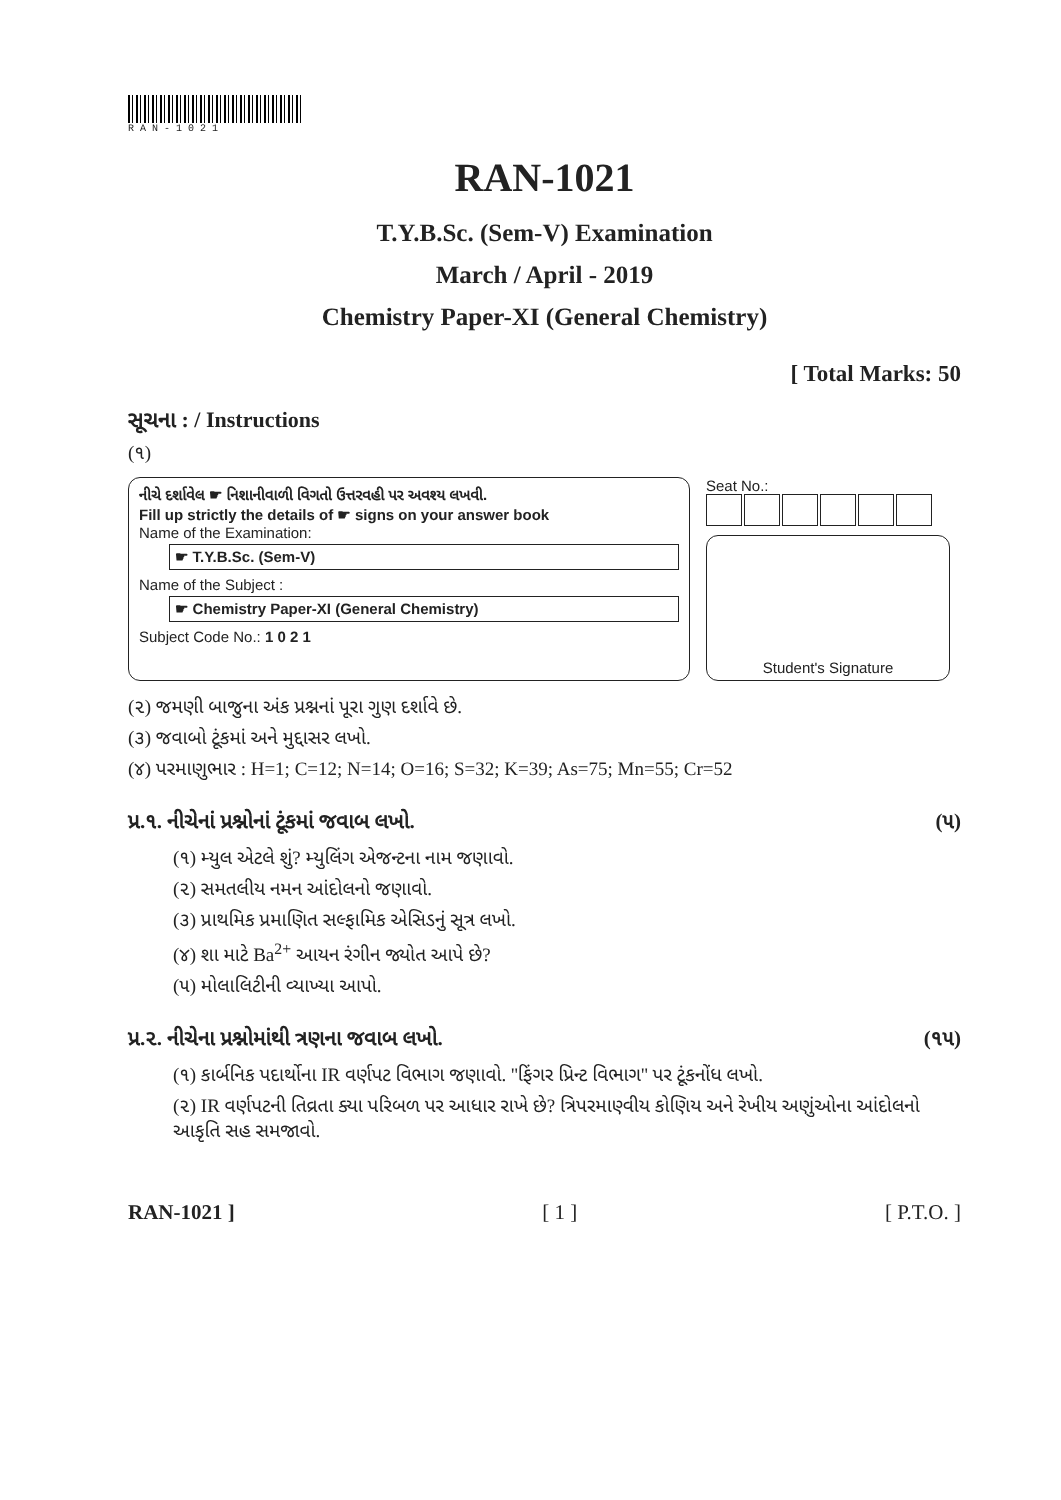R A N - 1 0 2 1
RAN-1021
T.Y.B.Sc. (Sem-V) Examination
March / April - 2019
Chemistry Paper-XI (General Chemistry)
[ Total Marks: 50
સૂચના : / Instructions
(૧)
નીચે દર્શાવેલ ☛ નિશાનીવાળી વિગતો ઉત્તરવહી પર અવશ્ય લખવી.
Fill up strictly the details of ☛ signs on your answer book
Name of the Examination:
☛ T.Y.B.Sc. (Sem-V)
Name of the Subject :
☛ Chemistry Paper-XI (General Chemistry)
Subject Code No.: 1 0 2 1
Seat No.:
Student's Signature
(૨) જમણી બાજુના અંક પ્રશ્નનાં પૂરા ગુણ દર્શાવે છે.
(૩) જવાબો ટૂંકમાં અને મુદ્દાસર લખો.
(૪) પરમાણુભાર : H=1; C=12; N=14; O=16; S=32; K=39; As=75; Mn=55; Cr=52
પ્ર.૧. નીચેનાં પ્રશ્નોનાં ટૂંકમાં જવાબ લખો. (૫)
(૧) મ્યુલ એટલે શું? મ્યુલિંગ એજન્ટના નામ જણાવો.
(૨) સમતલીય નમન આંદોલનો જણાવો.
(૩) પ્રાથમિક પ્રમાણિત સલ્ફામિક એસિડનું સૂત્ર લખો.
(૪) શા માટે Ba<sup>2+</sup> આયન રંગીન જ્યોત આપે છે?
(૫) મોલાલિટીની વ્યાખ્યા આપો.
પ્ર.૨. નીચેના પ્રશ્નોમાંથી ત્રણના જવાબ લખો. (૧૫)
(૧) કાર્બનિક પદાર્થોના IR વર્ણપટ વિભાગ જણાવો. ''ફિંગર પ્રિન્ટ વિભાગ'' પર ટૂંકનોંધ લખો.
(૨) IR વર્ણપટની તિવ્રતા ક્યા પરિબળ પર આધાર રાખે છે? ત્રિપરમાણ્વીય કોણિય અને રેખીય અણુંઓના આંદોલનો આકૃતિ સહ સમજાવો.
RAN-1021 ] [ 1 ] [ P.T.O. ]